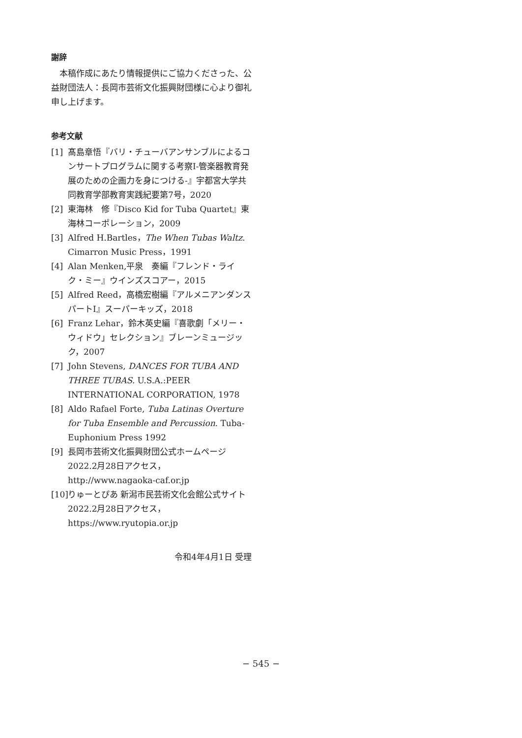謝辞
本稿作成にあたり情報提供にご協力くださった、公益財団法人：長岡市芸術文化振興財団様に心より御礼申し上げます。
参考文献
[1] 髙島章悟『バリ・チューバアンサンブルによるコンサートプログラムに関する考察I-管楽器教育発展のための企画力を身につける-』宇都宮大学共同教育学部教育実践紀要第7号，2020
[2] 東海林　修『Disco Kid for Tuba Quartet』東海林コーポレーション，2009
[3] Alfred H.Bartles，The When Tubas Waltz. Cimarron Music Press，1991
[4] Alan Menken,平泉　奏編『フレンド・ライク・ミー』ウインズスコアー，2015
[5] Alfred Reed，高橋宏樹編『アルメニアンダンスパートI』スーパーキッズ，2018
[6] Franz Lehar，鈴木英史編『喜歌劇「メリー・ウィドウ」セレクション』ブレーンミュージック，2007
[7] John Stevens, DANCES FOR TUBA AND THREE TUBAS. U.S.A.:PEER INTERNATIONAL CORPORATION, 1978
[8] Aldo Rafael Forte, Tuba Latinas Overture for Tuba Ensemble and Percussion. Tuba-Euphonium Press 1992
[9] 長岡市芸術文化振興財団公式ホームページ 2022.2月28日アクセス，http://www.nagaoka-caf.or.jp
[10] りゅーとぴあ 新潟市民芸術文化会館公式サイト 2022.2月28日アクセス，https://www.ryutopia.or.jp
令和4年4月1日 受理
− 545 −